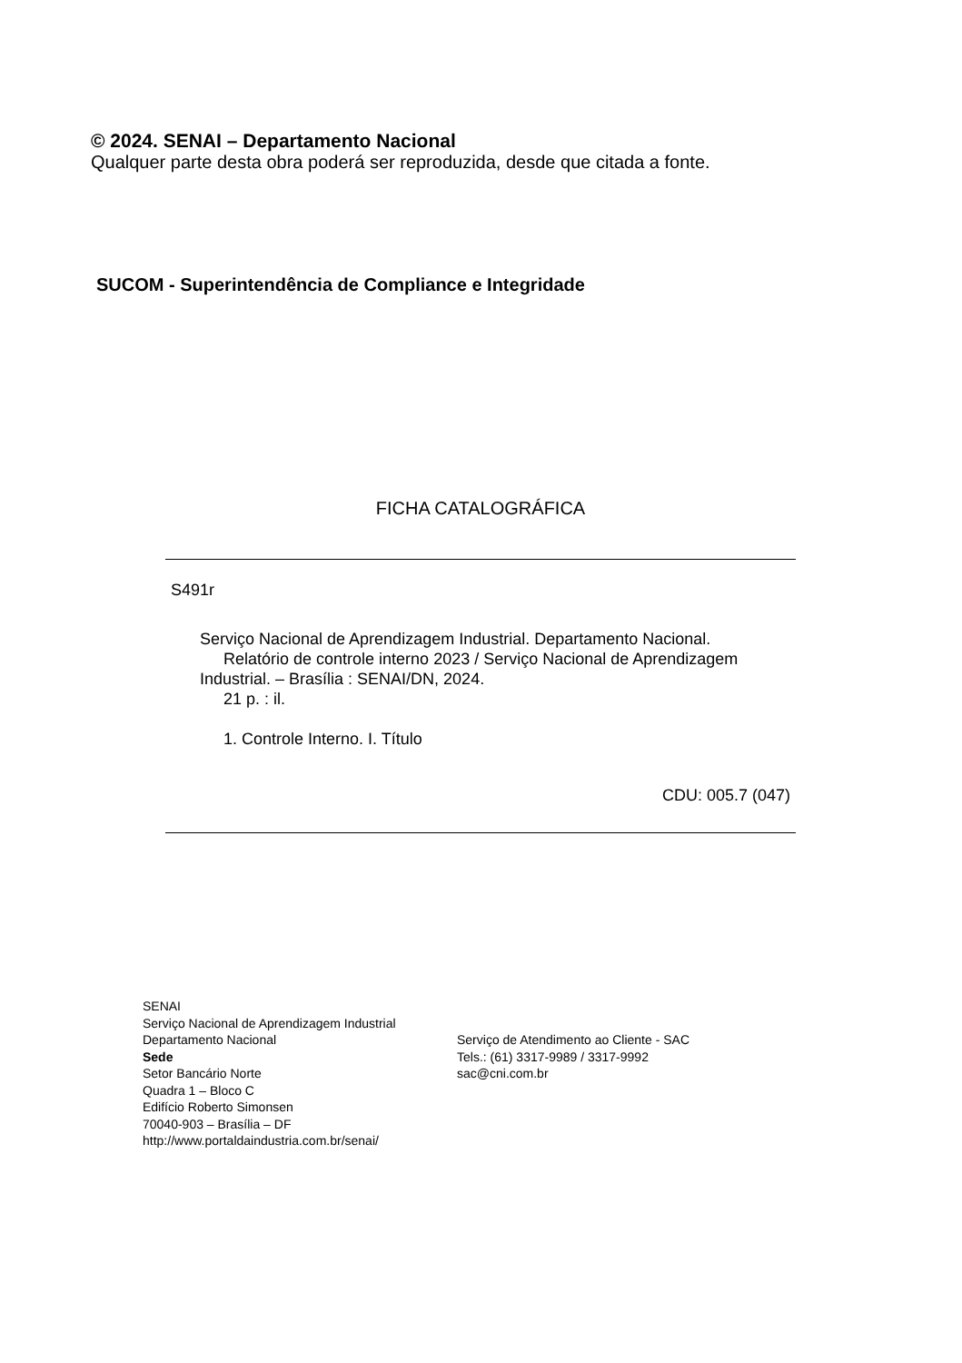© 2024. SENAI – Departamento Nacional
Qualquer parte desta obra poderá ser reproduzida, desde que citada a fonte.
SUCOM - Superintendência de Compliance e Integridade
FICHA CATALOGRÁFICA
S491r
Serviço Nacional de Aprendizagem Industrial. Departamento Nacional.
Relatório de controle interno 2023 / Serviço Nacional de Aprendizagem
Industrial. – Brasília : SENAI/DN, 2024.
21 p. : il.
1. Controle Interno. I. Título
CDU: 005.7 (047)
SENAI
Serviço Nacional de Aprendizagem Industrial
Departamento Nacional
Sede
Setor Bancário Norte
Quadra 1 – Bloco C
Edifício Roberto Simonsen
70040-903 – Brasília – DF
http://www.portaldaindustria.com.br/senai/
Serviço de Atendimento ao Cliente - SAC
Tels.: (61) 3317-9989 / 3317-9992
sac@cni.com.br